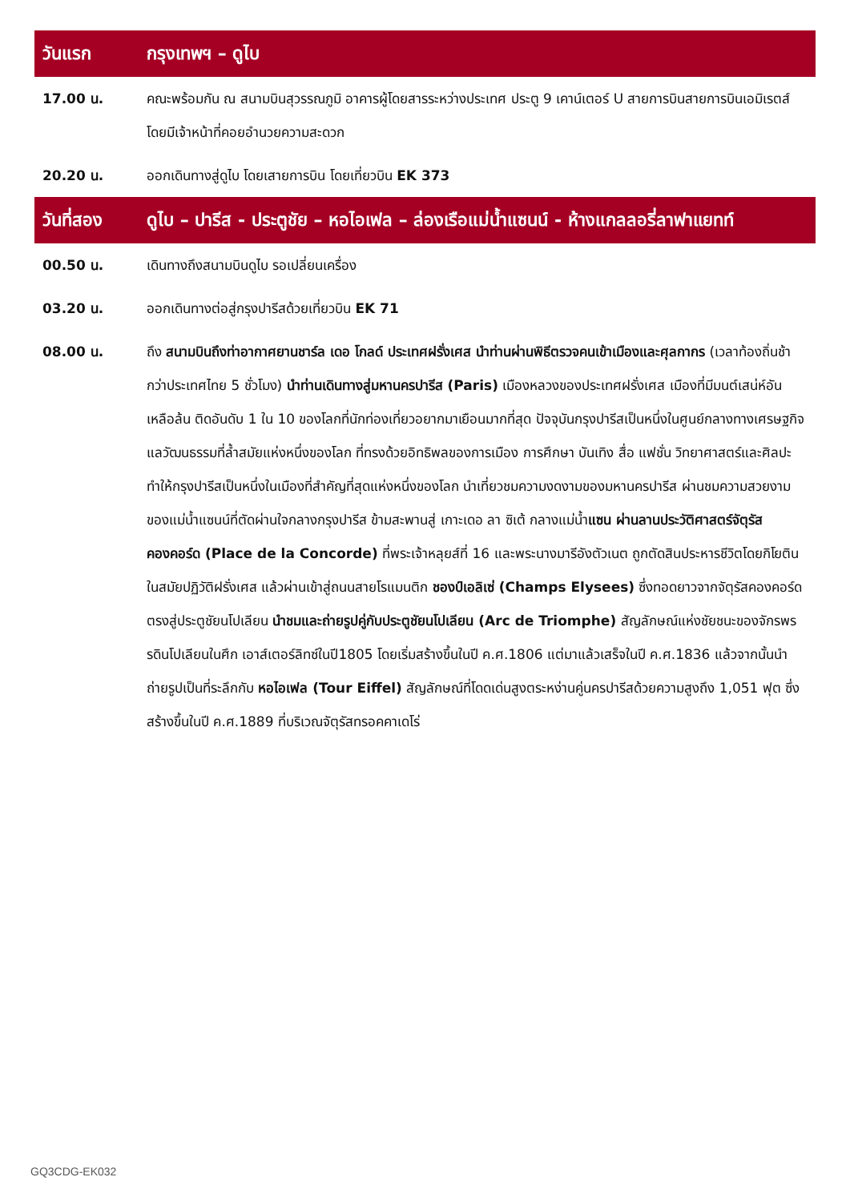| วันแรก | กรุงเทพฯ – ดูไบ |
| 17.00 น. | คณะพร้อมกัน ณ สนามบินสุวรรณภูมิ อาคารผู้โดยสารระหว่างประเทศ ประตู 9 เคาน์เตอร์ U สายการบินสายการบินเอมิเรตส์ โดยมีเจ้าหน้าที่คอยอำนวยความสะดวก |
| 20.20 น. | ออกเดินทางสู่ดูไบ โดยเสายการบิน โดยเที่ยวบิน EK 373 |
| วันที่สอง | ดูไบ – ปารีส - ประตูชัย – หอไอเฟล – ล่องเรือแม่น้ำแซนน์ - ห้างแกลลอรี่ลาฟาแยทท์ |
| 00.50 น. | เดินทางถึงสนามบินดูไบ รอเปลี่ยนเครื่อง |
| 03.20 น. | ออกเดินทางต่อสู่กรุงปารีสด้วยเที่ยวบิน EK 71 |
| 08.00 น. | ถึง สนามบินถึงท่าอากาศยานชาร์ล เดอ โกลด์ ประเทศฝรั่งเศส นำท่านผ่านพิธีตรวจคนเข้าเมืองและศุลกากร (เวลาท้องถิ่นช้ากว่าประเทศไทย 5 ชั่วโมง) นำท่านเดินทางสู่มหานครปารีส (Paris) เมืองหลวงของประเทศฝรั่งเศส เมืองที่มีมนต์เสน่ห์อันเหลือล้น ติดอันดับ 1 ใน 10 ของโลกที่นักท่องเที่ยวอยากมาเยือนมากที่สุด ปัจจุบันกรุงปารีสเป็นหนึ่งในศูนย์กลางทางเศรษฐกิจแลวัฒนธรรมที่ล้ำสมัยแห่งหนึ่งของโลก ที่ทรงด้วยอิทธิพลของการเมือง การศึกษา บันเทิง สื่อ แฟชั่น วิทยาศาสตร์และศิลปะ ทำให้กรุงปารีสเป็นหนึ่งในเมืองที่สำคัญที่สุดแห่งหนึ่งของโลก นำเที่ยวชมความงดงามของมหานครปารีส ผ่านชมความสวยงามของแม่น้ำแซนน์ที่ตัดผ่านใจกลางกรุงปารีส ข้ามสะพานสู่ เกาะเดอ ลา ซิเต้ กลางแม่น้ำ แซน ผ่านลานประวัติศาสตร์จัตุรัสคองคอร์ด (Place de la Concorde) ที่พระเจ้าหลุยส์ที่ 16 และพระนางมารีอังตัวเนต ถูกตัดสินประหารชีวิตโดยกิโยตินในสมัยปฏิวัติฝรั่งเศส แล้วผ่านเข้าสู่ถนนสายโรแมนติก ชองป์เอลิเซ่ (Champs Elysees) ซึ่งทอดยาวจากจัตุรัสคองคอร์ดตรงสู่ประตูชัยนโปเลียน นำชมและถ่ายรูปคู่กับประตูชัยนโปเลียน (Arc de Triomphe) สัญลักษณ์แห่งชัยชนะของจักรพรรดินโปเลียนในศึก เอาส์เตอร์ลิทซ์ในปี1805 โดยเริ่มสร้างขึ้นในปี ค.ศ.1806 แต่มาแล้วเสร็จในปี ค.ศ.1836 แล้วจากนั้นนำถ่ายรูปเป็นที่ระลึกกับ หอไอเฟล (Tour Eiffel) สัญลักษณ์ที่โดดเด่นสูงตระหง่านคู่นครปารีสด้วยความสูงถึง 1,051 ฟุต ซึ่งสร้างขึ้นในปี ค.ศ.1889 ที่บริเวณจัตุรัสทรอคคาเดโร่ |
GQ3CDG-EK032